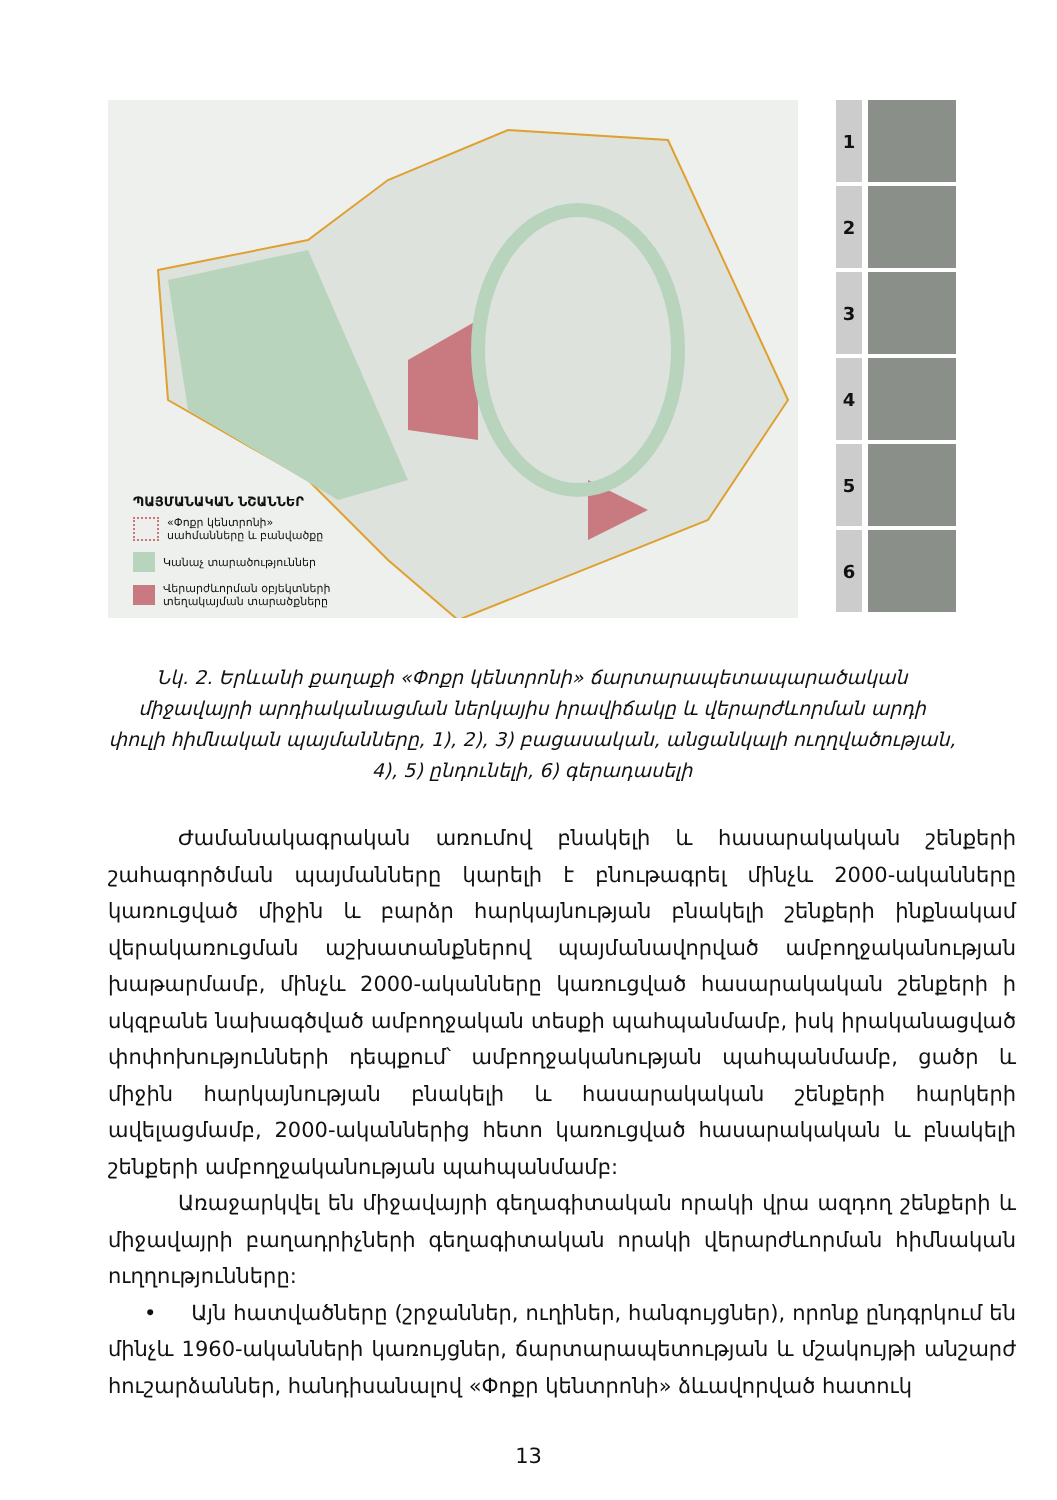ՊԱՅՄԱՆԱԿԱՆ ՆՇԱՆՆԵՐ
«Փոքր կենտրոնի»
սահմանները և բանվածքը
Կանաչ տարածություններ
Վերարժևորման օբյեկտների
տեղակայման տարածքները
1
2
3
4
5
6
Նկ. 2. Երևանի քաղաքի «Փոքր կենտրոնի» ճարտարապետապարածական միջավայրի արդիականացման ներկայիս իրավիճակը և վերարժևորման արդի փուլի հիմնական պայմանները, 1), 2), 3) բացասական, անցանկալի ուղղվածության, 4), 5) ընդունելի, 6) գերադասելի
Ժամանակագրական առումով բնակելի և հասարակական շենքերի շահագործման պայմանները կարելի է բնութագրել մինչև 2000-ականները կառուցված միջին և բարձր հարկայնության բնակելի շենքերի ինքնակամ վերակառուցման աշխատանքներով պայմանավորված ամբողջականության խաթարմամբ, մինչև 2000-ականները կառուցված հասարակական շենքերի ի սկզբանե նախագծված ամբողջական տեսքի պահպանմամբ, իսկ իրականացված փոփոխությունների դեպքում՝ ամբողջականության պահպանմամբ, ցածր և միջին հարկայնության բնակելի և հասարակական շենքերի հարկերի ավելացմամբ, 2000-ականներից հետո կառուցված հասարակական և բնակելի շենքերի ամբողջականության պահպանմամբ:
Առաջարկվել են միջավայրի գեղագիտական որակի վրա ազդող շենքերի և միջավայրի բաղադրիչների գեղագիտական որակի վերարժևորման հիմնական ուղղությունները:
• Այն հատվածները (շրջաններ, ուղիներ, հանգույցներ), որոնք ընդգրկում են մինչև 1960-ականների կառույցներ, ճարտարապետության և մշակույթի անշարժ հուշարձաններ, հանդիսանալով «Փոքր կենտրոնի» ձևավորված հատուկ
13